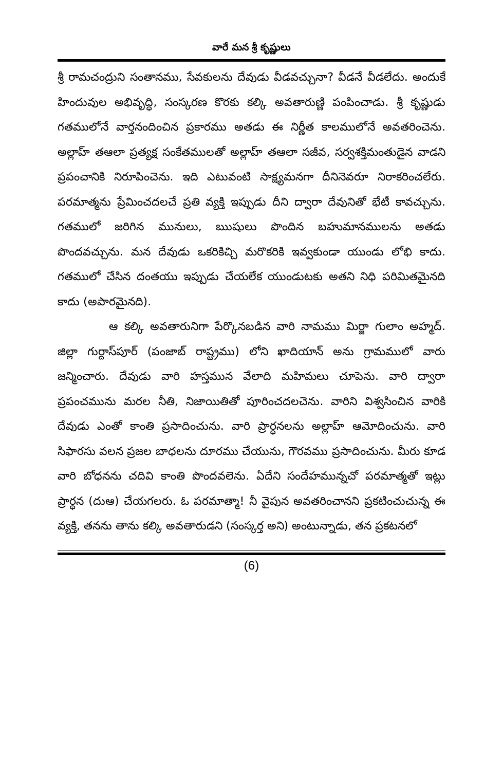వారే మన శ్రీ కృష్ణులు
శ్రీ రామచంద్రుని సంతానము, సేవకులను దేవుడు వీడవచ్చునా? వీడనే వీడలేదు. అందుకే హిందువుల అభివృద్ధి, సంస్కరణ కొరకు కల్కి అవతారుణ్ణి పంపించాడు. శ్రీ కృష్ణుడు గతములోనే వార్తనందించిన ప్రకారము అతడు ఈ నిర్ణీత కాలములోనే అవతరించెను. అల్లాహ్ తఆలా ప్రత్యక్ష సంకేతములతో అల్లాహ్ తఆలా సజీవ, సర్వశక్తిమంతుడైన వాడని ప్రపంచానికి నిరూపించెను. ఇది ఎటువంటి సాక్ష్యమనగా దీనినెవరూ నిరాకరించలేరు. పరమాత్మను ప్రేమించదలచే ప్రతి వ్యక్తి ఇప్పుడు దీని ద్వారా దేవునితో భేటీ కావచ్చును. గతములో జరిగిన మునులు, ఋషులు పొందిన బహుమానములను అతడు పొందవచ్చును. మన దేవుడు ఒకరికిచ్చి మరొకరికి ఇవ్వకుండా యుండు లోభి కాదు. గతములో చేసిన దంతయు ఇప్పుడు చేయలేక యుండుటకు అతని నిధి పరిమితమైనది కాదు (అపారమైనది).
ఆ కల్కి అవతారునిగా పేర్కొనబడిన వారి నామము మిర్జా గులాం అహ్మద్. జిల్లా గుర్దాస్‌పూర్ (పంజాబ్ రాష్ట్రము) లోని ఖాదియాన్ అను గ్రామములో వారు జన్మించారు. దేవుడు వారి హస్తమున వేలాది మహిమలు చూపెను. వారి ద్వారా ప్రపంచమును మరల నీతి, నిజాయితితో పూరించదలచెను. వారిని విశ్వసించిన వారికి దేవుడు ఎంతో కాంతి ప్రసాదించును. వారి ప్రార్థనలను అల్లాహ్ ఆమోదించును. వారి సిఫారసు వలన ప్రజల బాధలను దూరము చేయును, గౌరవము ప్రసాదించును. మీరు కూడ వారి బోధనను చదివి కాంతి పొందవలెను. ఏదేని సందేహమున్నచో పరమాత్మతో ఇట్లు ప్రార్థన (దుఆ) చేయగలరు. ఓ పరమాత్మా! నీ వైపున అవతరించానని ప్రకటించుచున్న ఈ వ్యక్తి, తనను తాను కల్కి అవతారుడని (సంస్కర్త అని) అంటున్నాడు, తన ప్రకటనలో
(6)